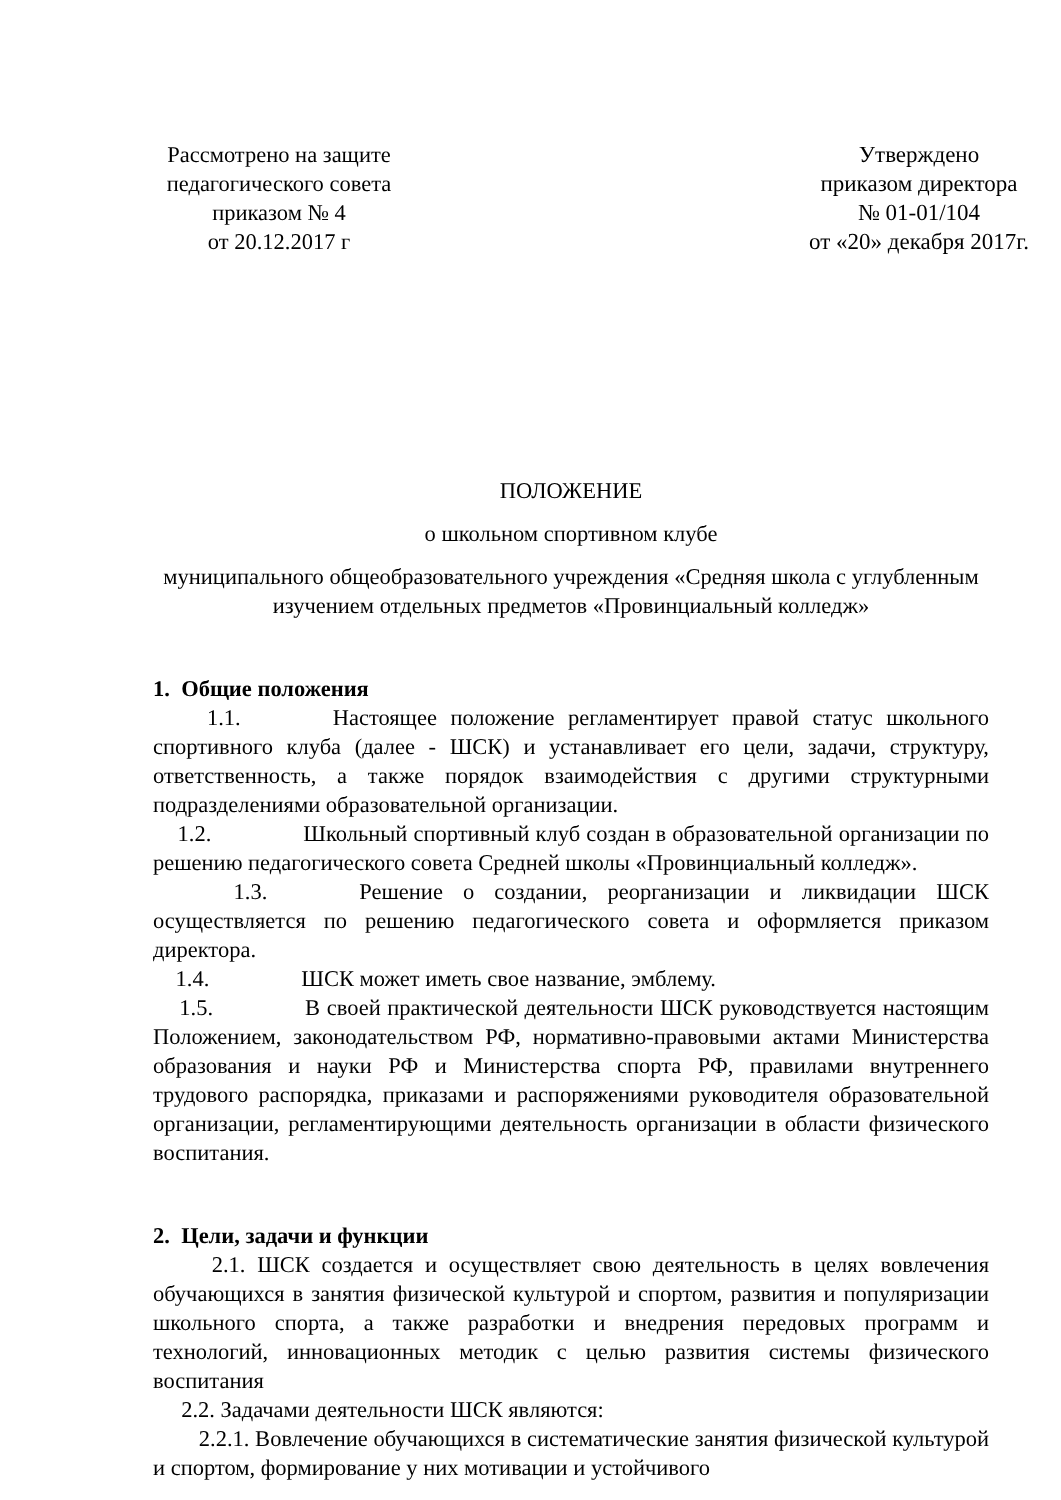Рассмотрено на защите педагогического совета приказом № 4
от 20.12.2017 г
Утверждено
приказом директора
№ 01-01/104
от «20» декабря 2017г.
ПОЛОЖЕНИЕ
о школьном спортивном клубе
муниципального общеобразовательного учреждения «Средняя школа с углубленным изучением отдельных предметов «Провинциальный колледж»
1. Общие положения
1.1. Настоящее положение регламентирует правой статус школьного спортивного клуба (далее - ШСК) и устанавливает его цели, задачи, структуру, ответственность, а также порядок взаимодействия с другими структурными подразделениями образовательной организации.
1.2. Школьный спортивный клуб создан в образовательной организации по решению педагогического совета Средней школы «Провинциальный колледж».
1.3. Решение о создании, реорганизации и ликвидации ШСК осуществляется по решению педагогического совета и оформляется приказом директора.
1.4. ШСК может иметь свое название, эмблему.
1.5. В своей практической деятельности ШСК руководствуется настоящим Положением, законодательством РФ, нормативно-правовыми актами Министерства образования и науки РФ и Министерства спорта РФ, правилами внутреннего трудового распорядка, приказами и распоряжениями руководителя образовательной организации, регламентирующими деятельность организации в области физического воспитания.
2. Цели, задачи и функции
2.1. ШСК создается и осуществляет свою деятельность в целях вовлечения обучающихся в занятия физической культурой и спортом, развития и популяризации школьного спорта, а также разработки и внедрения передовых программ и технологий, инновационных методик с целью развития системы физического воспитания
2.2. Задачами деятельности ШСК являются:
2.2.1. Вовлечение обучающихся в систематические занятия физической культурой и спортом, формирование у них мотивации и устойчивого